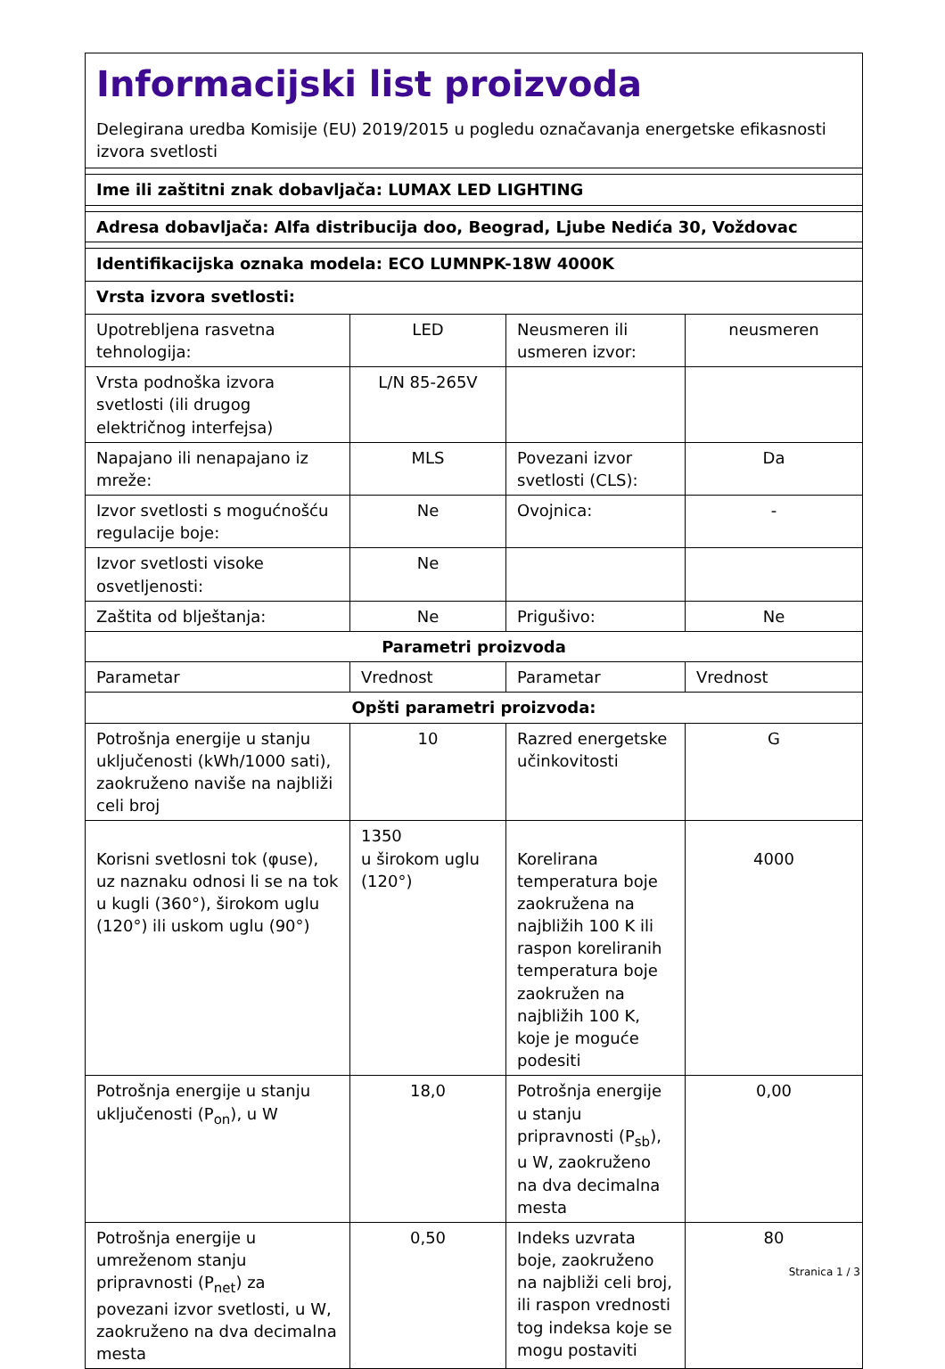| Informacijski list proizvoda Delegirana uredba Komisije (EU) 2019/2015 u pogledu označavanja energetske efikasnosti izvora svetlosti | | | |
| Ime ili zaštitni znak dobavljača: LUMAX LED LIGHTING | | | |
| Adresa dobavljača: Alfa distribucija doo, Beograd, Ljube Nedića 30, Voždovac | | | |
| Identifikacijska oznaka modela: ECO LUMNPK-18W 4000K | | | |
| Vrsta izvora svetlosti: | | | |
| Upotrebljena rasvetna tehnologija: | LED | Neusmeren ili usmeren izvor: | neusmeren |
| Vrsta podnoška izvora svetlosti (ili drugog električnog interfejsa) | L/N 85-265V | | |
| Napajano ili nenapajano iz mreže: | MLS | Povezani izvor svetlosti (CLS): | Da |
| Izvor svetlosti s mogućnošću regulacije boje: | Ne | Ovojnica: | - |
| Izvor svetlosti visoke osvetljenosti: | Ne | | |
| Zaštita od blještanja: | Ne | Prigušivo: | Ne |
| Parametri proizvoda | | | |
| Parametar | Vrednost | Parametar | Vrednost |
| Opšti parametri proizvoda: | | | |
| Potrošnja energije u stanju uključenosti (kWh/1000 sati), zaokruženo naviše na najbliži celi broj | 10 | Razred energetske učinkovitosti | G |
| Korisni svetlosni tok (φuse), uz naznaku odnosi li se na tok u kugli (360°), širokom uglu (120°) ili uskom uglu (90°) | 1350 u širokom uglu (120°) | Korelirana temperatura boje zaokružena na najbližih 100 K ili raspon koreliranih temperatura boje zaokružen na najbližih 100 K, koje je moguće podesiti | 4000 |
| Potrošnja energije u stanju uključenosti (P<sub>on</sub>), u W | 18,0 | Potrošnja energije u stanju pripravnosti (P<sub>sb</sub>), u W, zaokruženo na dva decimalna mesta | 0,00 |
| Potrošnja energije u umreženom stanju pripravnosti (P<sub>net</sub>) za povezani izvor svetlosti, u W, zaokruženo na dva decimalna mesta | 0,50 | Indeks uzvrata boje, zaokruženo na najbliži celi broj, ili raspon vrednosti tog indeksa koje se mogu postaviti | 80 |
Stranica 1 / 3